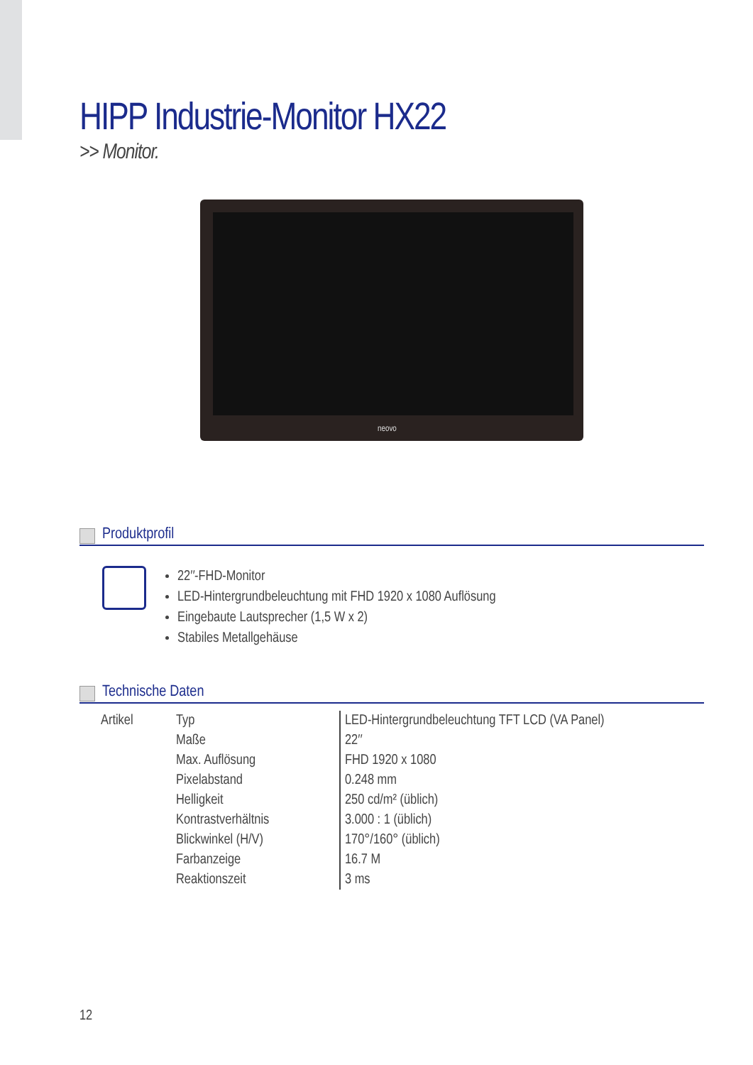HIPP Industrie-Monitor HX22
>> Monitor.
neovo
Produktprofil
22″-FHD-Monitor
LED-Hintergrundbeleuchtung mit FHD 1920 x 1080 Auflösung
Eingebaute Lautsprecher (1,5 W x 2)
Stabiles Metallgehäuse
Technische Daten
| Artikel | Typ | LED-Hintergrundbeleuchtung TFT LCD (VA Panel) |
| | Maße | 22″ |
| | Max. Auflösung | FHD 1920 x 1080 |
| | Pixelabstand | 0.248 mm |
| | Helligkeit | 250 cd/m² (üblich) |
| | Kontrastverhältnis | 3.000 : 1 (üblich) |
| | Blickwinkel (H/V) | 170°/160° (üblich) |
| | Farbanzeige | 16.7 M |
| | Reaktionszeit | 3 ms |
12